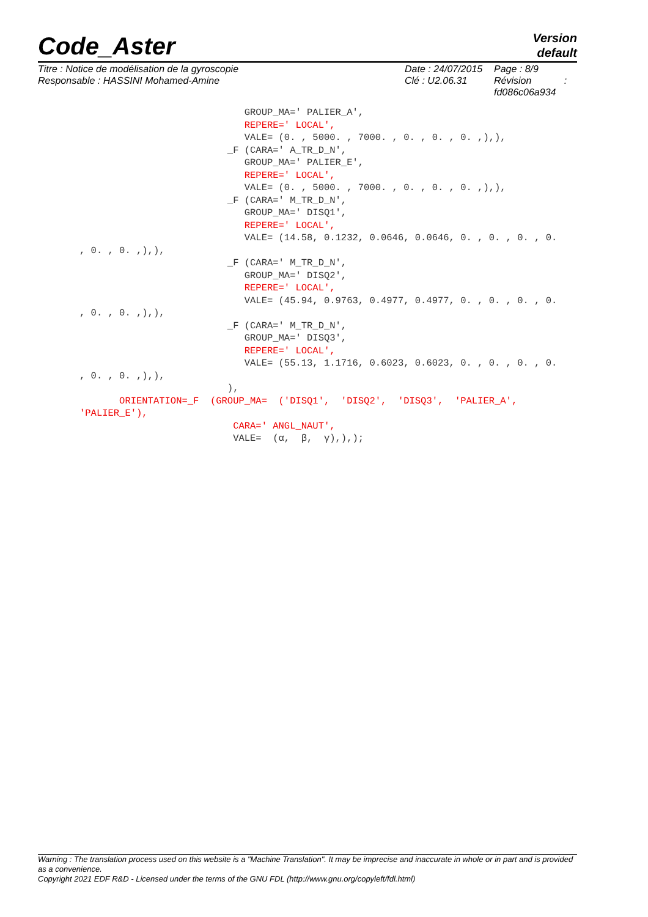Code_Aster
Version
default
Titre : Notice de modélisation de la gyroscopie
Responsable : HASSINI Mohamed-Amine
Date : 24/07/2015
Clé : U2.06.31
Page : 8/9
Révision :
fd086c06a934
GROUP_MA=' PALIER_A', REPERE=' LOCAL', VALE= (0. , 5000. , 7000. , 0. , 0. , 0. ,),), _F (CARA=' A_TR_D_N', GROUP_MA=' PALIER_E', REPERE=' LOCAL', VALE= (0. , 5000. , 7000. , 0. , 0. , 0. ,),), _F (CARA=' M_TR_D_N', GROUP_MA=' DISQ1', REPERE=' LOCAL', VALE= (14.58, 0.1232, 0.0646, 0.0646, 0. , 0. , 0. , 0. , 0. , 0. ,),), _F (CARA=' M_TR_D_N', GROUP_MA=' DISQ2', REPERE=' LOCAL', VALE= (45.94, 0.9763, 0.4977, 0.4977, 0. , 0. , 0. , 0. , 0. , 0. ,),), _F (CARA=' M_TR_D_N', GROUP_MA=' DISQ3', REPERE=' LOCAL', VALE= (55.13, 1.1716, 0.6023, 0.6023, 0. , 0. , 0. , 0. , 0. , 0. ,),), ), ORIENTATION=_F (GROUP_MA= ('DISQ1', 'DISQ2', 'DISQ3', 'PALIER_A', 'PALIER_E'), CARA=' ANGL_NAUT', VALE= (α, β, γ),),);
Warning : The translation process used on this website is a "Machine Translation". It may be imprecise and inaccurate in whole or in part and is provided as a convenience.
Copyright 2021 EDF R&D - Licensed under the terms of the GNU FDL (http://www.gnu.org/copyleft/fdl.html)